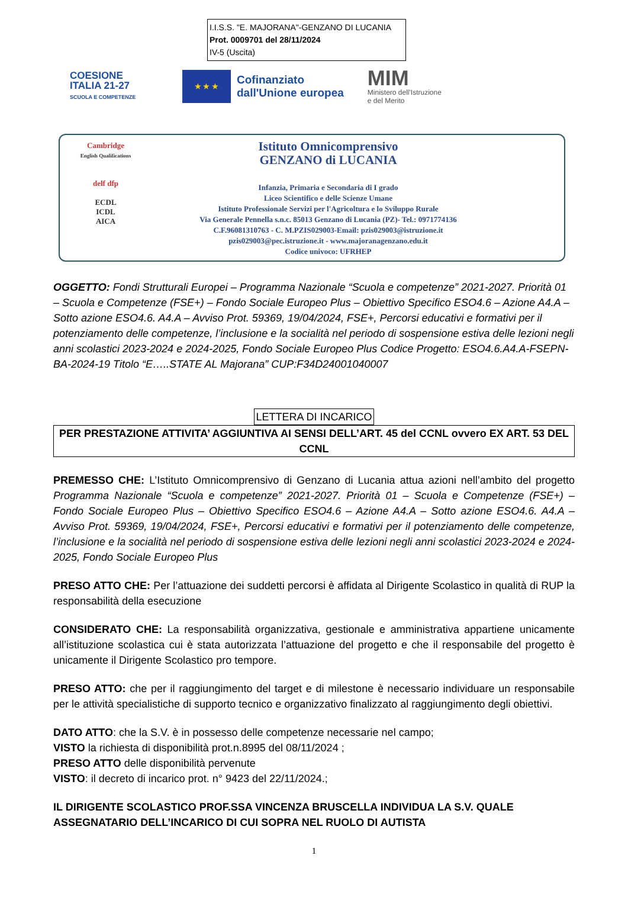I.I.S.S. "E. MAJORANA"-GENZANO DI LUCANIA
Prot. 0009701 del 28/11/2024
IV-5 (Uscita)
COESIONE
ITALIA 21-27
SCUOLA E COMPETENZE
★ ★ ★
Cofinanziato
dall'Unione europea
MIM
Ministero dell'Istruzione
e del Merito
Cambridge
English Qualifications
delf dfp
ECDL
ICDL
AICA
Istituto Omnicomprensivo
GENZANO di LUCANIA
Infanzia, Primaria e Secondaria di I grado
Liceo Scientifico e delle Scienze Umane
Istituto Professionale Servizi per l'Agricoltura e lo Sviluppo Rurale
Via Generale Pennella s.n.c. 85013 Genzano di Lucania (PZ)- Tel.: 0971774136
C.F.96081310763 - C. M.PZIS029003-Email: pzis029003@istruzione.it
pzis029003@pec.istruzione.it - www.majoranagenzano.edu.it
Codice univoco: UFRHEP
OGGETTO: Fondi Strutturali Europei – Programma Nazionale “Scuola e competenze” 2021-2027. Priorità 01 – Scuola e Competenze (FSE+) – Fondo Sociale Europeo Plus – Obiettivo Specifico ESO4.6 – Azione A4.A – Sotto azione ESO4.6. A4.A – Avviso Prot. 59369, 19/04/2024, FSE+, Percorsi educativi e formativi per il potenziamento delle competenze, l’inclusione e la socialità nel periodo di sospensione estiva delle lezioni negli anni scolastici 2023-2024 e 2024-2025, Fondo Sociale Europeo Plus Codice Progetto: ESO4.6.A4.A-FSEPN-BA-2024-19 Titolo “E…..STATE AL Majorana” CUP:F34D24001040007
LETTERA DI INCARICO
PER PRESTAZIONE ATTIVITA’ AGGIUNTIVA AI SENSI DELL’ART. 45 del CCNL ovvero EX ART. 53 DEL CCNL
PREMESSO CHE: L’Istituto Omnicomprensivo di Genzano di Lucania attua azioni nell’ambito del progetto Programma Nazionale “Scuola e competenze” 2021-2027. Priorità 01 – Scuola e Competenze (FSE+) – Fondo Sociale Europeo Plus – Obiettivo Specifico ESO4.6 – Azione A4.A – Sotto azione ESO4.6. A4.A – Avviso Prot. 59369, 19/04/2024, FSE+, Percorsi educativi e formativi per il potenziamento delle competenze, l’inclusione e la socialità nel periodo di sospensione estiva delle lezioni negli anni scolastici 2023-2024 e 2024-2025, Fondo Sociale Europeo Plus
PRESO ATTO CHE: Per l’attuazione dei suddetti percorsi è affidata al Dirigente Scolastico in qualità di RUP la responsabilità della esecuzione
CONSIDERATO CHE: La responsabilità organizzativa, gestionale e amministrativa appartiene unicamente all’istituzione scolastica cui è stata autorizzata l’attuazione del progetto e che il responsabile del progetto è unicamente il Dirigente Scolastico pro tempore.
PRESO ATTO: che per il raggiungimento del target e di milestone è necessario individuare un responsabile per le attività specialistiche di supporto tecnico e organizzativo finalizzato al raggiungimento degli obiettivi.
DATO ATTO: che la S.V. è in possesso delle competenze necessarie nel campo;
VISTO la richiesta di disponibilità prot.n.8995 del 08/11/2024 ;
PRESO ATTO delle disponibilità pervenute
VISTO: il decreto di incarico prot. n° 9423 del 22/11/2024.;
IL DIRIGENTE SCOLASTICO PROF.SSA VINCENZA BRUSCELLA INDIVIDUA LA S.V. QUALE ASSEGNATARIO DELL’INCARICO DI CUI SOPRA NEL RUOLO DI AUTISTA
1